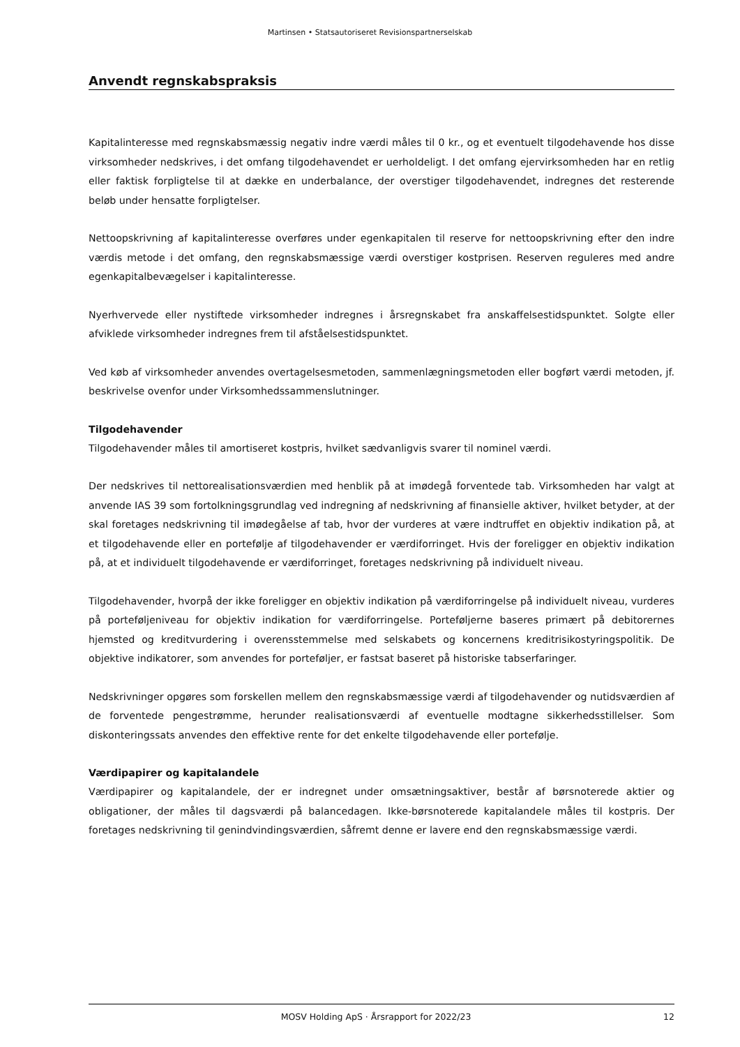Martinsen • Statsautoriseret Revisionspartnerselskab
Anvendt regnskabspraksis
Kapitalinteresse med regnskabsmæssig negativ indre værdi måles til 0 kr., og et eventuelt tilgodehavende hos disse virksomheder nedskrives, i det omfang tilgodehavendet er uerholdeligt. I det omfang ejervirksomheden har en retlig eller faktisk forpligtelse til at dække en underbalance, der overstiger tilgodehavendet, indregnes det resterende beløb under hensatte forpligtelser.
Nettoopskrivning af kapitalinteresse overføres under egenkapitalen til reserve for nettoopskrivning efter den indre værdis metode i det omfang, den regnskabsmæssige værdi overstiger kostprisen. Reserven reguleres med andre egenkapitalbevægelser i kapitalinteresse.
Nyerhvervede eller nystiftede virksomheder indregnes i årsregnskabet fra anskaffelsestidspunktet. Solgte eller afviklede virksomheder indregnes frem til afståelsestidspunktet.
Ved køb af virksomheder anvendes overtagelsesmetoden, sammenlægningsmetoden eller bogført værdi metoden, jf. beskrivelse ovenfor under Virksomhedssammenslutninger.
Tilgodehavender
Tilgodehavender måles til amortiseret kostpris, hvilket sædvanligvis svarer til nominel værdi.
Der nedskrives til nettorealisationsværdien med henblik på at imødegå forventede tab. Virksomheden har valgt at anvende IAS 39 som fortolkningsgrundlag ved indregning af nedskrivning af finansielle aktiver, hvilket betyder, at der skal foretages nedskrivning til imødegåelse af tab, hvor der vurderes at være indtruffet en objektiv indikation på, at et tilgodehavende eller en portefølje af tilgodehavender er værdiforringet. Hvis der foreligger en objektiv indikation på, at et individuelt tilgodehavende er værdiforringet, foretages nedskrivning på individuelt niveau.
Tilgodehavender, hvorpå der ikke foreligger en objektiv indikation på værdiforringelse på individuelt niveau, vurderes på porteføljeniveau for objektiv indikation for værdiforringelse. Porteføljerne baseres primært på debitorernes hjemsted og kreditvurdering i overensstemmelse med selskabets og koncernens kreditrisikostyringspolitik. De objektive indikatorer, som anvendes for porteføljer, er fastsat baseret på historiske tabserfaringer.
Nedskrivninger opgøres som forskellen mellem den regnskabsmæssige værdi af tilgodehavender og nutidsværdien af de forventede pengestrømme, herunder realisationsværdi af eventuelle modtagne sikkerhedsstillelser. Som diskonteringssats anvendes den effektive rente for det enkelte tilgodehavende eller portefølje.
Værdipapirer og kapitalandele
Værdipapirer og kapitalandele, der er indregnet under omsætningsaktiver, består af børsnoterede aktier og obligationer, der måles til dagsværdi på balancedagen. Ikke-børsnoterede kapitalandele måles til kostpris. Der foretages nedskrivning til genindvindingsværdien, såfremt denne er lavere end den regnskabsmæssige værdi.
MOSV Holding ApS · Årsrapport for 2022/23 12